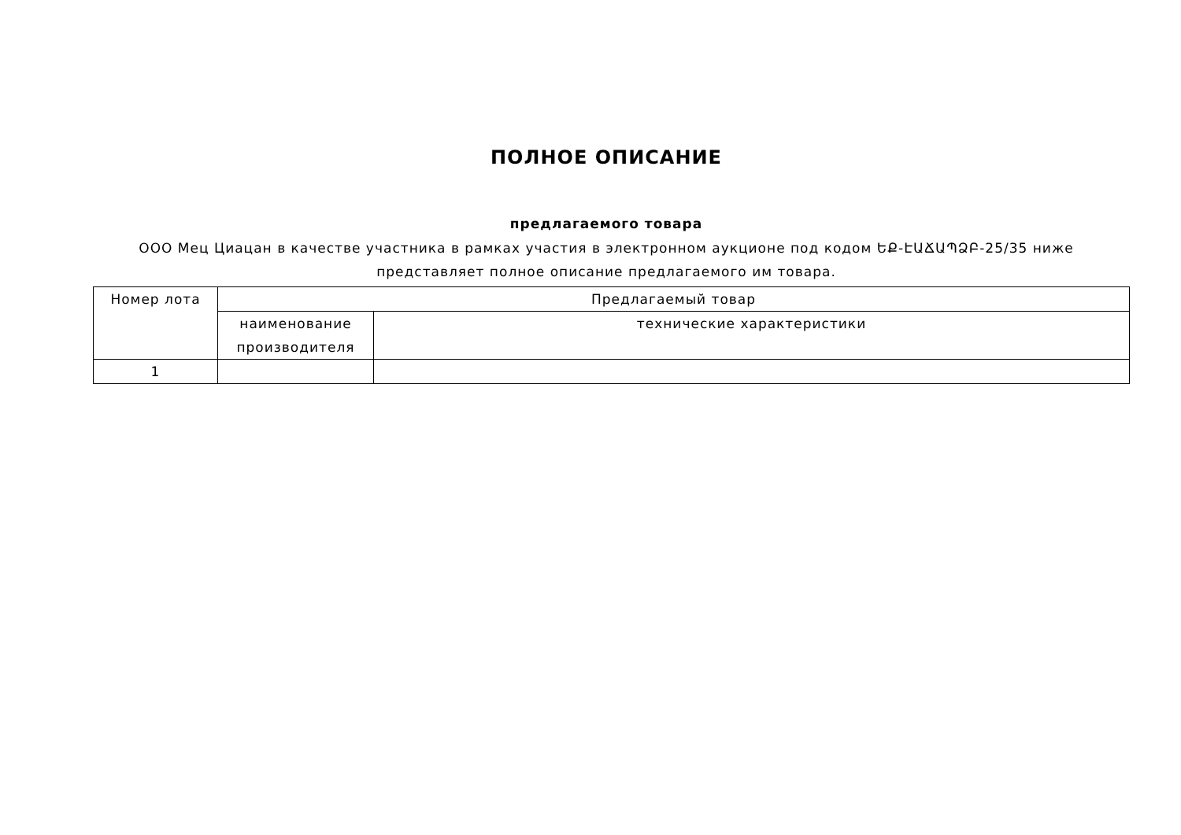ПОЛНОЕ ОПИСАНИЕ
предлагаемого товара
ООО Мец Циацан в качестве участника в рамках участия в электронном аукционе под кодом ԵՔ-ԷԱՃԱՊՁԲ-25/35 ниже
представляет полное описание предлагаемого им товара.
| Номер лота | Предлагаемый товар | |
| | наименование производителя | технические характеристики |
| 1 | | |